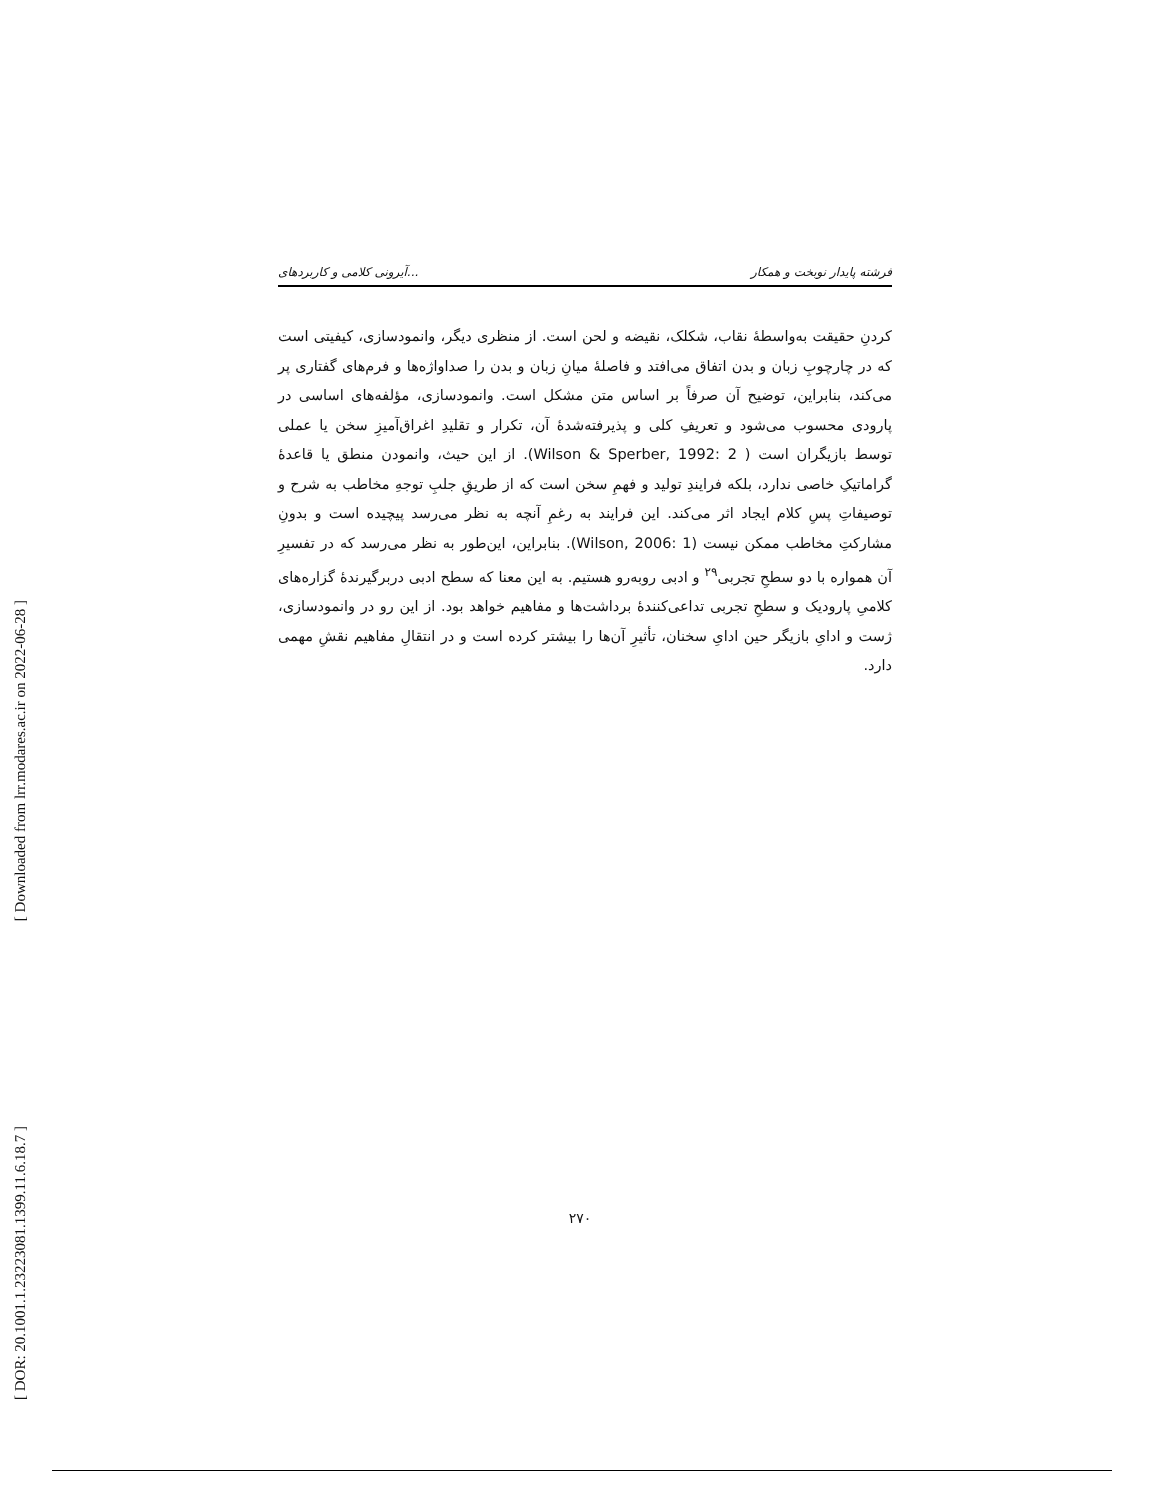[ Downloaded from lrr.modares.ac.ir on 2022-06-28 ]
[ DOR: 20.1001.1.23223081.1399.11.6.18.7 ]
آیرونی کلامی و کاربردهای... فرشته پایدار نوبخت و همکار
کردنِ حقیقت به‌واسطهٔ نقاب، شکلک، نقیضه و لحن است. از منظری دیگر، وانمودسازی، کیفیتی است که در چارچوبِ زبان و بدن اتفاق می‌افتد و فاصلهٔ میانِ زبان و بدن را صداواژه‌ها و فرم‌های گفتاری پر می‌کند، بنابراین، توضیح آن صرفاً بر اساس متن مشکل است. وانمودسازی، مؤلفه‌های اساسی در پارودی محسوب می‌شود و تعریفِ کلی و پذیرفته‌شدهٔ آن، تکرار و تقلیدِ اغراق‌آمیزِ سخن یا عملی توسط بازیگران است ( Wilson & Sperber, 1992: 2). از این حیث، وانمودن منطق یا قاعدهٔ گراماتیکِ خاصی ندارد، بلکه فرایندِ تولید و فهمِ سخن است که از طریقِ جلبِ توجهِ مخاطب به شرح و توصیفاتِ پسِ کلام ایجاد اثر می‌کند. این فرایند به رغمِ آنچه به نظر می‌رسد پیچیده است و بدونِ مشارکتِ مخاطب ممکن نیست (Wilson, 2006: 1). بنابراین، این‌طور به نظر می‌رسد که در تفسیرِ آن همواره با دو سطحِ تجربی<sup>۲۹</sup> و ادبی روبه‌رو هستیم. به این معنا که سطح ادبی دربرگیرندهٔ گزاره‌های کلامیِ پارودیک و سطحِ تجربی تداعی‌کنندهٔ برداشت‌ها و مفاهیم خواهد بود. از این رو در وانمودسازی، ژست و ادایِ بازیگر حین ادایِ سخنان، تأثیرِ آن‌ها را بیشتر کرده است و در انتقالِ مفاهیم نقشِ مهمی دارد.
۲۷۰